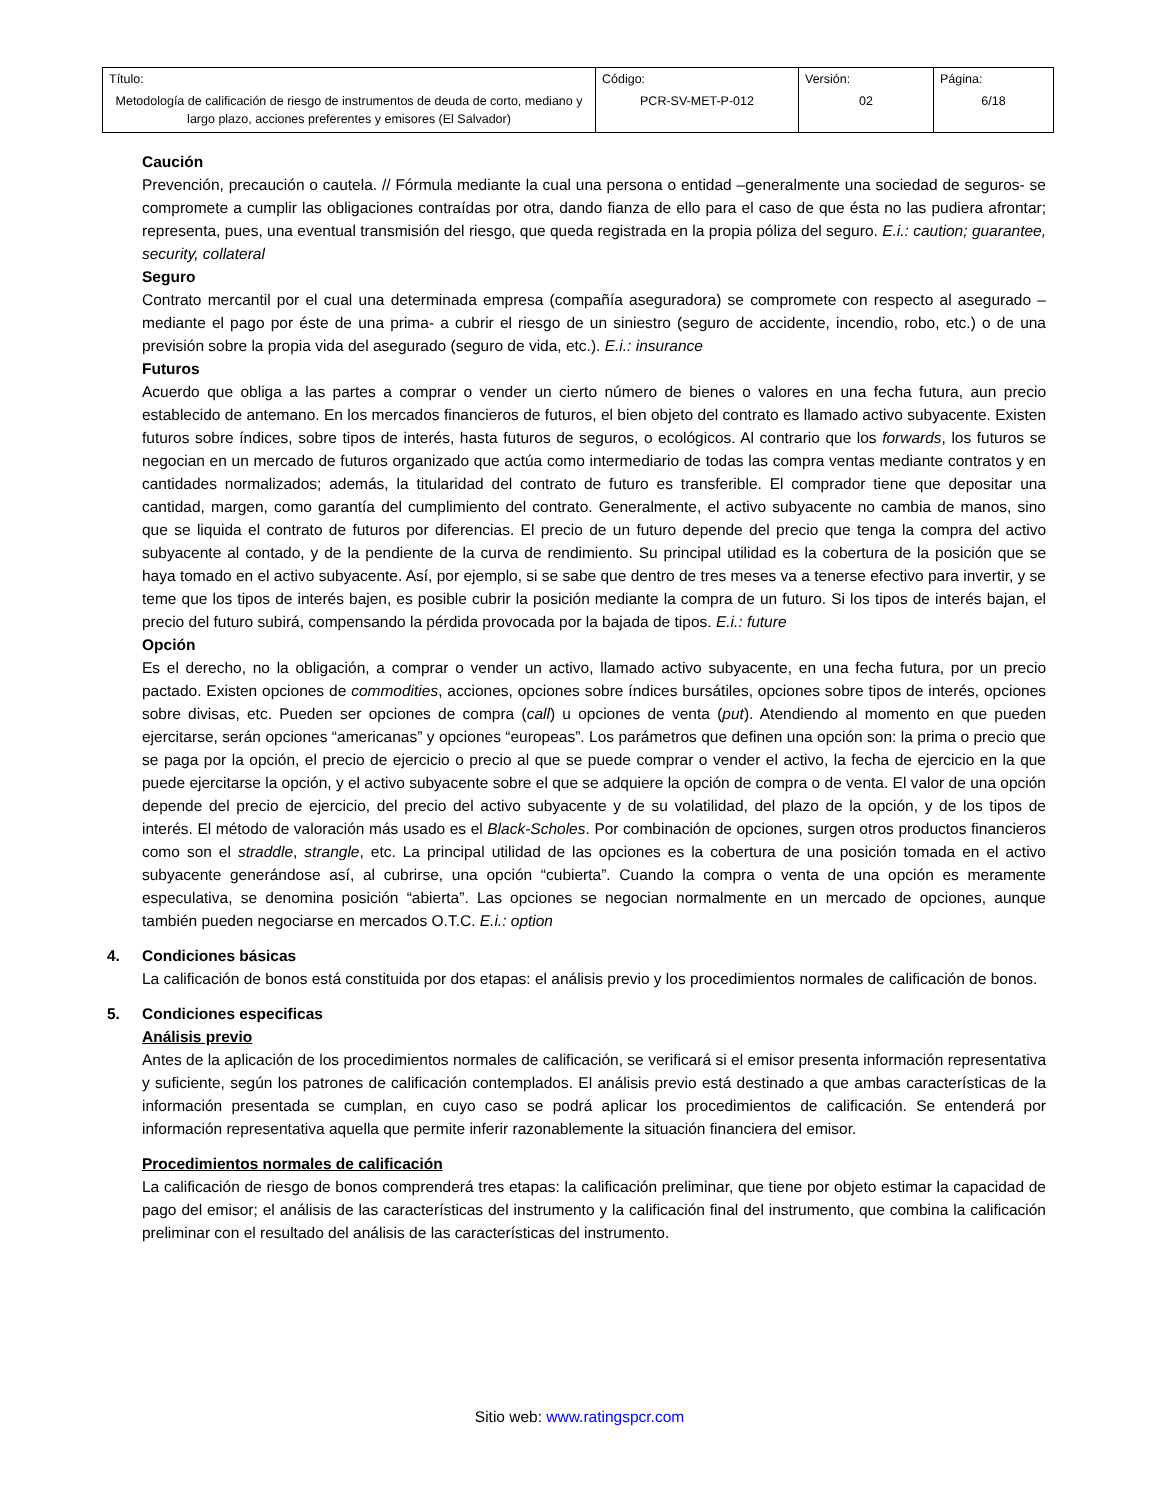| Título: Metodología de calificación de riesgo de instrumentos de deuda de corto, mediano y largo plazo, acciones preferentes y emisores (El Salvador) | Código: PCR-SV-MET-P-012 | Versión: 02 | Página: 6/18 |
Caución
Prevención, precaución o cautela. // Fórmula mediante la cual una persona o entidad –generalmente una sociedad de seguros- se compromete a cumplir las obligaciones contraídas por otra, dando fianza de ello para el caso de que ésta no las pudiera afrontar; representa, pues, una eventual transmisión del riesgo, que queda registrada en la propia póliza del seguro. E.i.: caution; guarantee, security, collateral
Seguro
Contrato mercantil por el cual una determinada empresa (compañía aseguradora) se compromete con respecto al asegurado –mediante el pago por éste de una prima- a cubrir el riesgo de un siniestro (seguro de accidente, incendio, robo, etc.) o de una previsión sobre la propia vida del asegurado (seguro de vida, etc.). E.i.: insurance
Futuros
Acuerdo que obliga a las partes a comprar o vender un cierto número de bienes o valores en una fecha futura, aun precio establecido de antemano. En los mercados financieros de futuros, el bien objeto del contrato es llamado activo subyacente. Existen futuros sobre índices, sobre tipos de interés, hasta futuros de seguros, o ecológicos. Al contrario que los forwards, los futuros se negocian en un mercado de futuros organizado que actúa como intermediario de todas las compra ventas mediante contratos y en cantidades normalizados; además, la titularidad del contrato de futuro es transferible. El comprador tiene que depositar una cantidad, margen, como garantía del cumplimiento del contrato. Generalmente, el activo subyacente no cambia de manos, sino que se liquida el contrato de futuros por diferencias. El precio de un futuro depende del precio que tenga la compra del activo subyacente al contado, y de la pendiente de la curva de rendimiento. Su principal utilidad es la cobertura de la posición que se haya tomado en el activo subyacente. Así, por ejemplo, si se sabe que dentro de tres meses va a tenerse efectivo para invertir, y se teme que los tipos de interés bajen, es posible cubrir la posición mediante la compra de un futuro. Si los tipos de interés bajan, el precio del futuro subirá, compensando la pérdida provocada por la bajada de tipos. E.i.: future
Opción
Es el derecho, no la obligación, a comprar o vender un activo, llamado activo subyacente, en una fecha futura, por un precio pactado. Existen opciones de commodities, acciones, opciones sobre índices bursátiles, opciones sobre tipos de interés, opciones sobre divisas, etc. Pueden ser opciones de compra (call) u opciones de venta (put). Atendiendo al momento en que pueden ejercitarse, serán opciones “americanas” y opciones “europeas”. Los parámetros que definen una opción son: la prima o precio que se paga por la opción, el precio de ejercicio o precio al que se puede comprar o vender el activo, la fecha de ejercicio en la que puede ejercitarse la opción, y el activo subyacente sobre el que se adquiere la opción de compra o de venta. El valor de una opción depende del precio de ejercicio, del precio del activo subyacente y de su volatilidad, del plazo de la opción, y de los tipos de interés. El método de valoración más usado es el Black-Scholes. Por combinación de opciones, surgen otros productos financieros como son el straddle, strangle, etc. La principal utilidad de las opciones es la cobertura de una posición tomada en el activo subyacente generándose así, al cubrirse, una opción “cubierta”. Cuando la compra o venta de una opción es meramente especulativa, se denomina posición “abierta”. Las opciones se negocian normalmente en un mercado de opciones, aunque también pueden negociarse en mercados O.T.C. E.i.: option
4. Condiciones básicas
La calificación de bonos está constituida por dos etapas: el análisis previo y los procedimientos normales de calificación de bonos.
5. Condiciones especificas
Análisis previo
Antes de la aplicación de los procedimientos normales de calificación, se verificará si el emisor presenta información representativa y suficiente, según los patrones de calificación contemplados. El análisis previo está destinado a que ambas características de la información presentada se cumplan, en cuyo caso se podrá aplicar los procedimientos de calificación. Se entenderá por información representativa aquella que permite inferir razonablemente la situación financiera del emisor.
Procedimientos normales de calificación
La calificación de riesgo de bonos comprenderá tres etapas: la calificación preliminar, que tiene por objeto estimar la capacidad de pago del emisor; el análisis de las características del instrumento y la calificación final del instrumento, que combina la calificación preliminar con el resultado del análisis de las características del instrumento.
Sitio web: www.ratingspcr.com